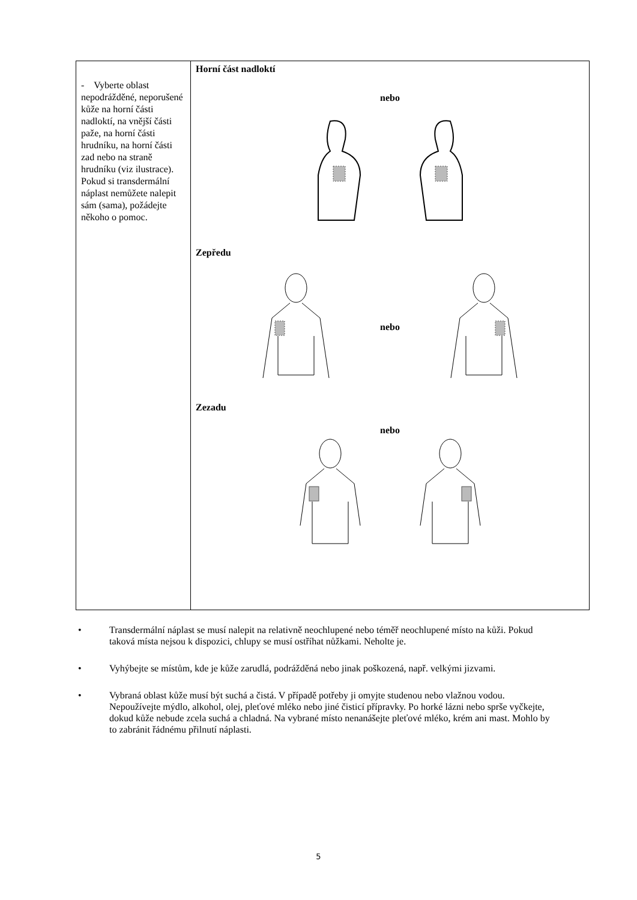| - Vyberte oblast nepodrážděné, neporušené kůže na horní části nadloktí, na vnější části paže, na horní části hrudníku, na horní části zad nebo na straně hrudníku (viz ilustrace). Pokud si transdermální náplast nemůžete nalepit sám (sama), požádejte někoho o pomoc. | Horní část nadloktí nebo Zepředu nebo Zezadu nebo |
• Transdermální náplast se musí nalepit na relativně neochlupené nebo téměř neochlupené místo na kůži. Pokud taková místa nejsou k dispozici, chlupy se musí ostříhat nůžkami. Neholte je.
• Vyhýbejte se místům, kde je kůže zarudlá, podrážděná nebo jinak poškozená, např. velkými jizvami.
• Vybraná oblast kůže musí být suchá a čistá. V případě potřeby ji omyjte studenou nebo vlažnou vodou. Nepoužívejte mýdlo, alkohol, olej, pleťové mléko nebo jiné čisticí přípravky. Po horké lázni nebo sprše vyčkejte, dokud kůže nebude zcela suchá a chladná. Na vybrané místo nenanášejte pleťové mléko, krém ani mast. Mohlo by to zabránit řádnému přilnutí náplasti.
5